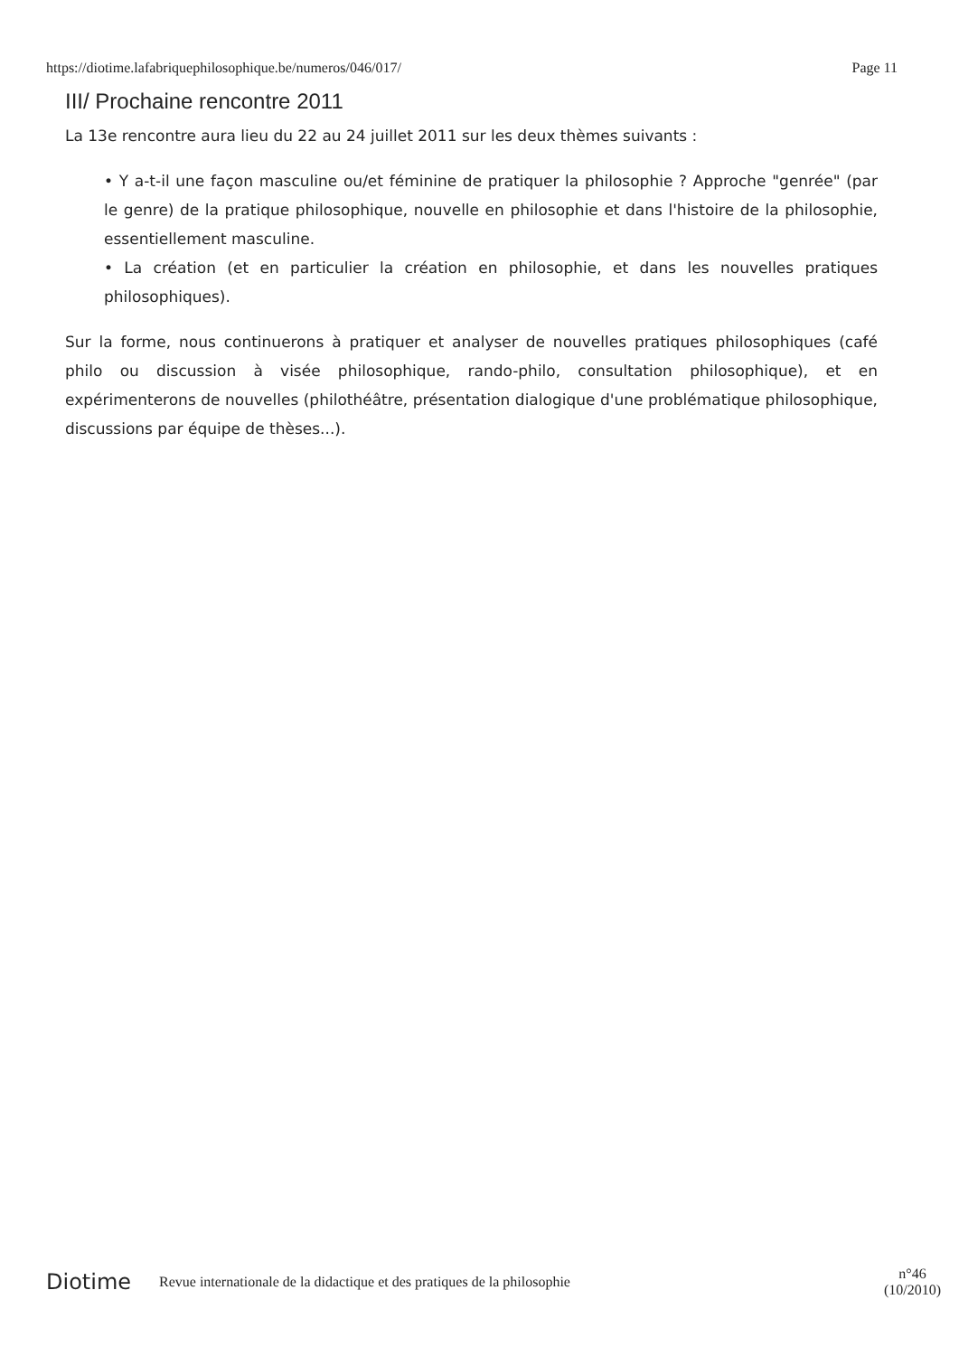https://diotime.lafabriquephilosophique.be/numeros/046/017/ Page 11
III/ Prochaine rencontre 2011
La 13e rencontre aura lieu du 22 au 24 juillet 2011 sur les deux thèmes suivants :
• Y a-t-il une façon masculine ou/et féminine de pratiquer la philosophie ? Approche "genrée" (par le genre) de la pratique philosophique, nouvelle en philosophie et dans l'histoire de la philosophie, essentiellement masculine.
• La création (et en particulier la création en philosophie, et dans les nouvelles pratiques philosophiques).
Sur la forme, nous continuerons à pratiquer et analyser de nouvelles pratiques philosophiques (café philo ou discussion à visée philosophique, rando-philo, consultation philosophique), et en expérimenterons de nouvelles (philothéâtre, présentation dialogique d'une problématique philosophique, discussions par équipe de thèses...).
Diotime Revue internationale de la didactique et des pratiques de la philosophie n°46
(10/2010)